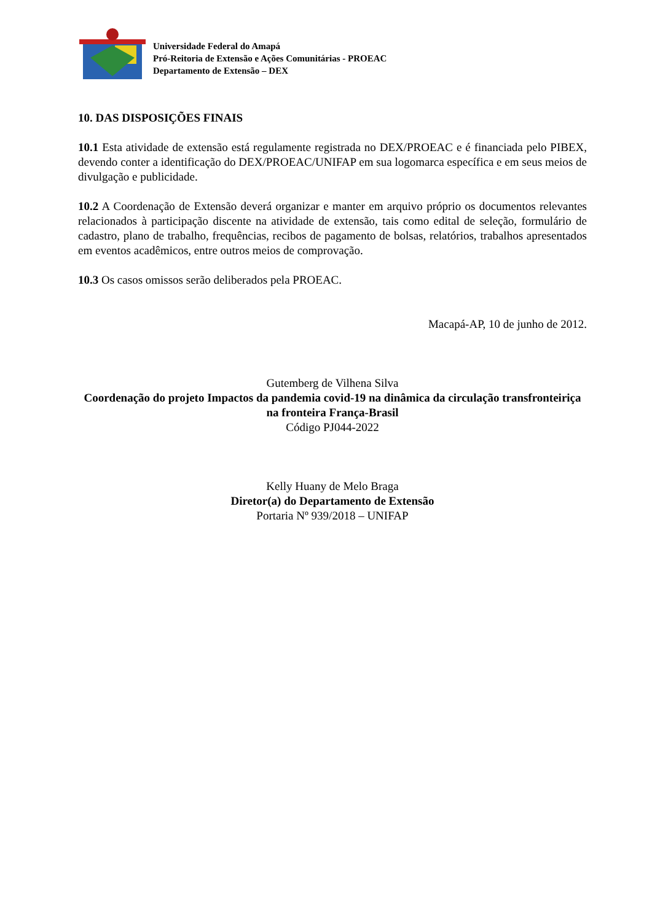Universidade Federal do Amapá
Pró-Reitoria de Extensão e Ações Comunitárias - PROEAC
Departamento de Extensão – DEX
10. DAS DISPOSIÇÕES FINAIS
10.1 Esta atividade de extensão está regulamente registrada no DEX/PROEAC e é financiada pelo PIBEX, devendo conter a identificação do DEX/PROEAC/UNIFAP em sua logomarca específica e em seus meios de divulgação e publicidade.
10.2 A Coordenação de Extensão deverá organizar e manter em arquivo próprio os documentos relevantes relacionados à participação discente na atividade de extensão, tais como edital de seleção, formulário de cadastro, plano de trabalho, frequências, recibos de pagamento de bolsas, relatórios, trabalhos apresentados em eventos acadêmicos, entre outros meios de comprovação.
10.3 Os casos omissos serão deliberados pela PROEAC.
Macapá-AP, 10 de junho de 2012.
Gutemberg de Vilhena Silva
Coordenação do projeto Impactos da pandemia covid-19 na dinâmica da circulação transfronteiriça na fronteira França-Brasil
Código PJ044-2022
Kelly Huany de Melo Braga
Diretor(a) do Departamento de Extensão
Portaria Nº 939/2018 – UNIFAP